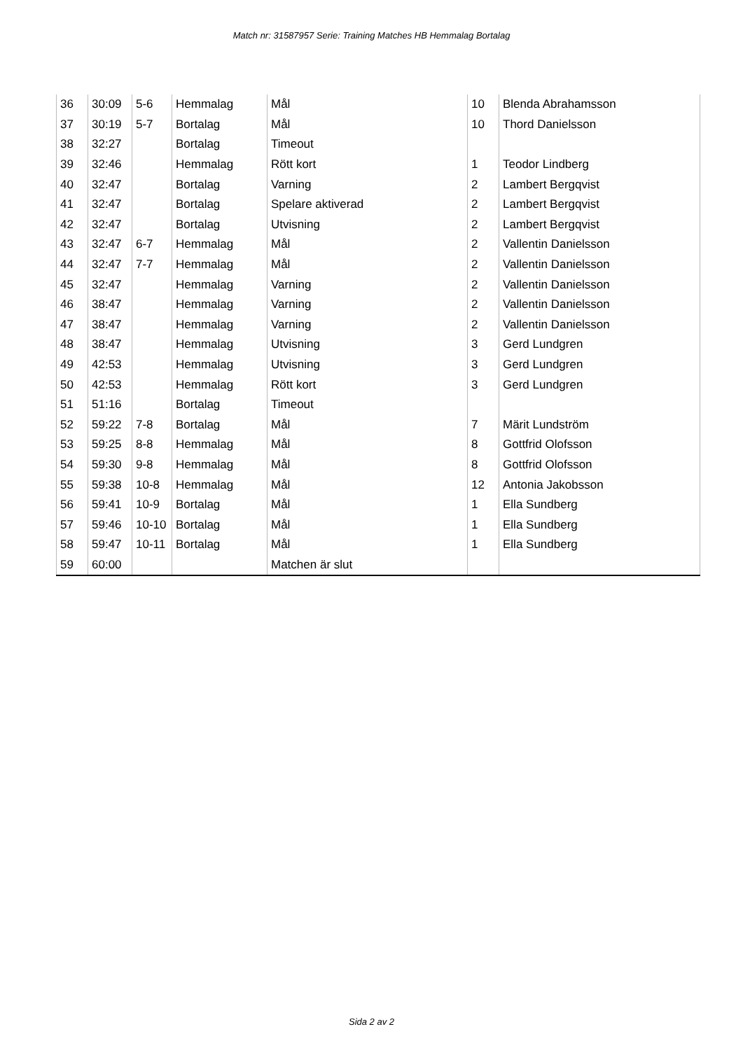Match nr: 31587957 Serie: Training Matches HB Hemmalag Bortalag
| 36 | 30:09 | 5-6 | Hemmalag | Mål | 10 | Blenda Abrahamsson |
| 37 | 30:19 | 5-7 | Bortalag | Mål | 10 | Thord Danielsson |
| 38 | 32:27 | | Bortalag | Timeout | | |
| 39 | 32:46 | | Hemmalag | Rött kort | 1 | Teodor Lindberg |
| 40 | 32:47 | | Bortalag | Varning | 2 | Lambert Bergqvist |
| 41 | 32:47 | | Bortalag | Spelare aktiverad | 2 | Lambert Bergqvist |
| 42 | 32:47 | | Bortalag | Utvisning | 2 | Lambert Bergqvist |
| 43 | 32:47 | 6-7 | Hemmalag | Mål | 2 | Vallentin Danielsson |
| 44 | 32:47 | 7-7 | Hemmalag | Mål | 2 | Vallentin Danielsson |
| 45 | 32:47 | | Hemmalag | Varning | 2 | Vallentin Danielsson |
| 46 | 38:47 | | Hemmalag | Varning | 2 | Vallentin Danielsson |
| 47 | 38:47 | | Hemmalag | Varning | 2 | Vallentin Danielsson |
| 48 | 38:47 | | Hemmalag | Utvisning | 3 | Gerd Lundgren |
| 49 | 42:53 | | Hemmalag | Utvisning | 3 | Gerd Lundgren |
| 50 | 42:53 | | Hemmalag | Rött kort | 3 | Gerd Lundgren |
| 51 | 51:16 | | Bortalag | Timeout | | |
| 52 | 59:22 | 7-8 | Bortalag | Mål | 7 | Märit Lundström |
| 53 | 59:25 | 8-8 | Hemmalag | Mål | 8 | Gottfrid Olofsson |
| 54 | 59:30 | 9-8 | Hemmalag | Mål | 8 | Gottfrid Olofsson |
| 55 | 59:38 | 10-8 | Hemmalag | Mål | 12 | Antonia Jakobsson |
| 56 | 59:41 | 10-9 | Bortalag | Mål | 1 | Ella Sundberg |
| 57 | 59:46 | 10-10 | Bortalag | Mål | 1 | Ella Sundberg |
| 58 | 59:47 | 10-11 | Bortalag | Mål | 1 | Ella Sundberg |
| 59 | 60:00 | | | Matchen är slut | | |
Sida 2 av 2